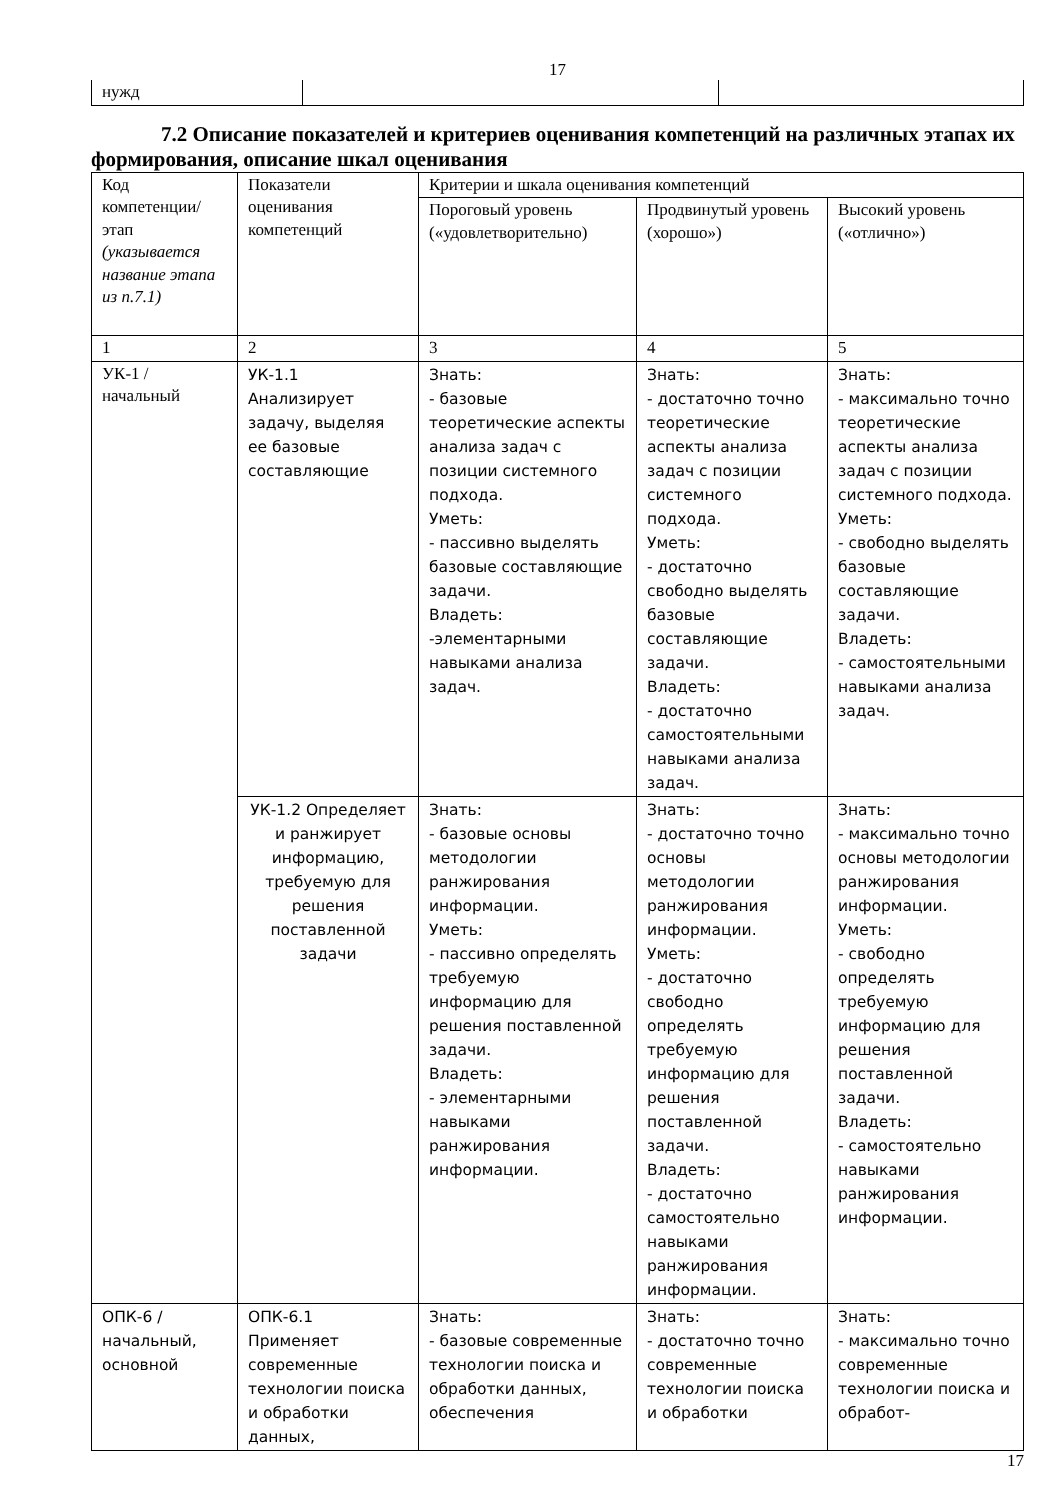17
| нужд | | |
7.2 Описание показателей и критериев оценивания компетенций на различных этапах их формирования, описание шкал оценивания
| Код компетенции/ этап (указывается название этапа из п.7.1) | Показатели оценивания компетенций | Критерии и шкала оценивания компетенций | | |
| | | Пороговый уровень («удовлетворительно) | Продвинутый уровень (хорошо») | Высокий уровень («отлично») |
| 1 | 2 | 3 | 4 | 5 |
| УК-1 / начальный | УК-1.1 Анализирует задачу, выделяя ее базовые составляющие | Знать: - базовые теоретические аспекты анализа задач с позиции системного подхода. Уметь: - пассивно выделять базовые составляющие задачи. Владеть: -элементарными навыками анализа задач. | Знать: - достаточно точно теоретические аспекты анализа задач с позиции системного подхода. Уметь: - достаточно свободно выделять базовые составляющие задачи. Владеть: - достаточно самостоятельными навыками анализа задач. | Знать: - максимально точно теоретические аспекты анализа задач с позиции системного подхода. Уметь: - свободно выделять базовые составляющие задачи. Владеть: - самостоятельными навыками анализа задач. |
| | УК-1.2 Определяет и ранжирует информацию, требуемую для решения поставленной задачи | Знать: - базовые основы методологии ранжирования информации. Уметь: - пассивно определять требуемую информацию для решения поставленной задачи. Владеть: - элементарными навыками ранжирования информации. | Знать: - достаточно точно основы методологии ранжирования информации. Уметь: - достаточно свободно определять требуемую информацию для решения поставленной задачи. Владеть: - достаточно самостоятельно навыками ранжирования информации. | Знать: - максимально точно основы методологии ранжирования информации. Уметь: - свободно определять требуемую информацию для решения поставленной задачи. Владеть: - самостоятельно навыками ранжирования информации. |
| ОПК-6 / начальный, основной | ОПК-6.1 Применяет современные технологии поиска и обработки данных, | Знать: - базовые современные технологии поиска и обработки данных, обеспечения | Знать: - достаточно точно современные технологии поиска и обработки | Знать: - максимально точно современные технологии поиска и обработ- |
17